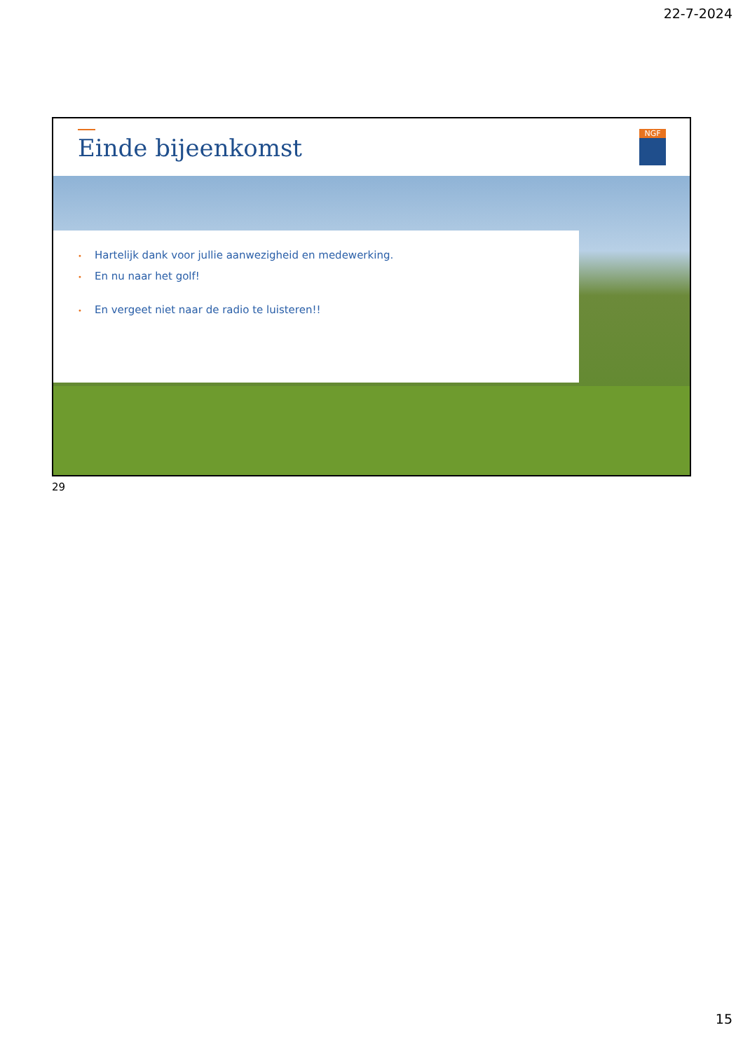22-7-2024
Einde bijeenkomst NGF
• Hartelijk dank voor jullie aanwezigheid en medewerking.
• En nu naar het golf!
• En vergeet niet naar de radio te luisteren!!
29
15